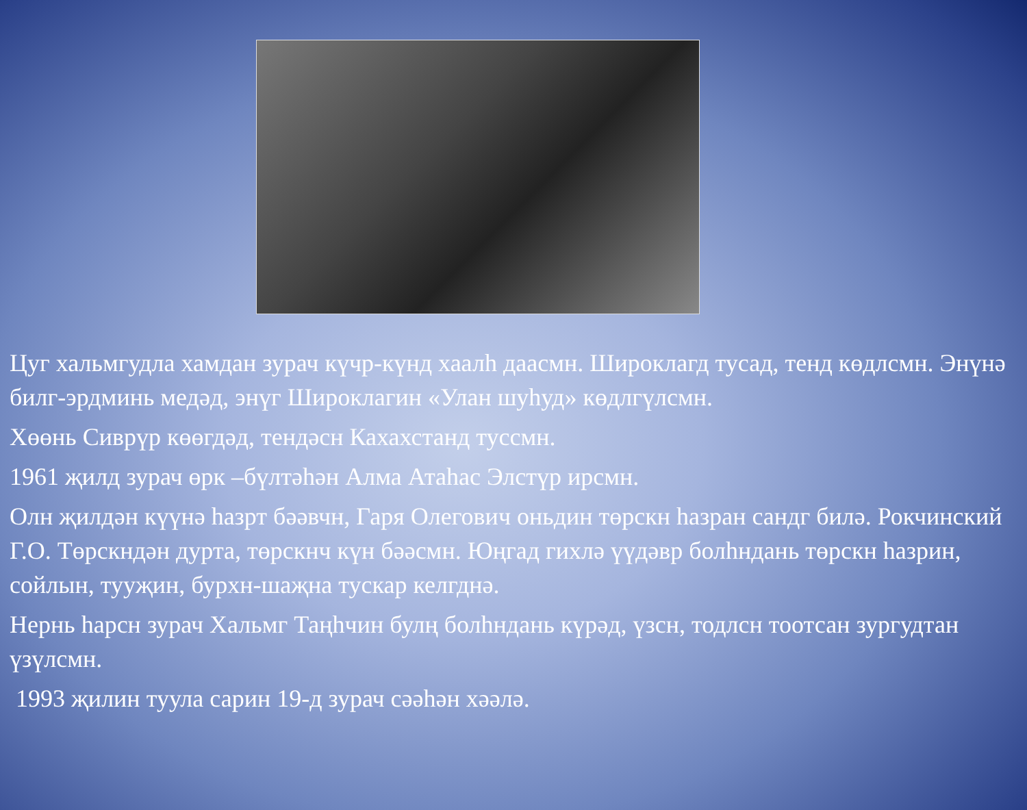Цуг хальмгудла хамдан зурач күчр-күнд хаалһ даасмн. Широклагд тусад, тенд көдлсмн. Энүнә билг-эрдминь медәд, энүг Широклагин «Улан шуһуд» көдлгүлсмн.
Хөөнь Сиврүр көөгдәд, тендәсн Кахахстанд туссмн.
1961 җилд зурач өрк –бүлтәһән Алма Атаһас Элстүр ирсмн.
Олн җилдән күүнә һазрт бәәвчн, Гаря Олегович оньдин төрскн һазран сандг билә. Рокчинский Г.О. Төрскндән дурта, төрскнч күн бәәсмн. Юңгад гихлә үүдәвр болһндань төрскн һазрин, сойлын, тууҗин, бурхн-шаҗна тускар келгднә.
Нернь һарсн зурач Хальмг Таңһчин булң болһндань күрәд, үзсн, тодлсн тоотсан зургудтан үзүлсмн.
1993 җилин туула сарин 19-д зурач сәәһән хәәлә.